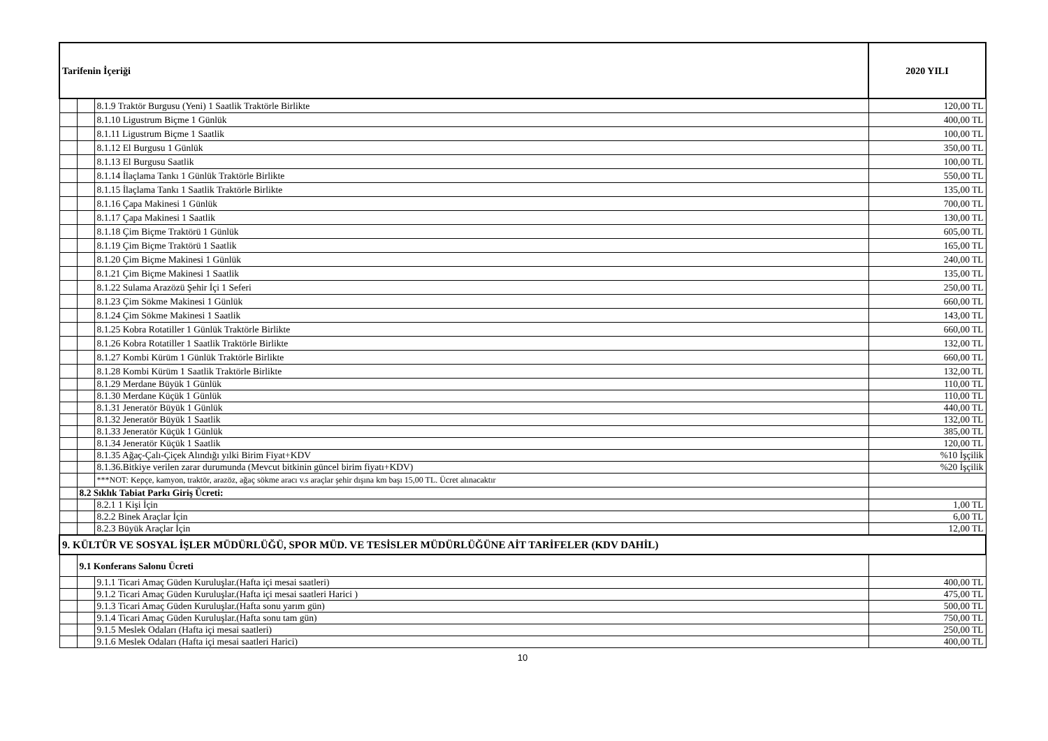| Tarifenin İçeriği | | | 2020 YILI |
| --- | --- | --- | --- |
| | | 8.1.9 Traktör Burgusu (Yeni) 1 Saatlik Traktörle Birlikte | 120,00 TL |
| | | 8.1.10 Ligustrum Biçme 1 Günlük | 400,00 TL |
| | | 8.1.11 Ligustrum Biçme 1 Saatlik | 100,00 TL |
| | | 8.1.12 El Burgusu 1 Günlük | 350,00 TL |
| | | 8.1.13 El Burgusu Saatlik | 100,00 TL |
| | | 8.1.14 İlaçlama Tankı 1 Günlük Traktörle Birlikte | 550,00 TL |
| | | 8.1.15 İlaçlama Tankı 1 Saatlik Traktörle Birlikte | 135,00 TL |
| | | 8.1.16 Çapa Makinesi 1 Günlük | 700,00 TL |
| | | 8.1.17 Çapa Makinesi 1 Saatlik | 130,00 TL |
| | | 8.1.18 Çim Biçme Traktörü 1 Günlük | 605,00 TL |
| | | 8.1.19 Çim Biçme Traktörü 1 Saatlik | 165,00 TL |
| | | 8.1.20 Çim Biçme Makinesi 1 Günlük | 240,00 TL |
| | | 8.1.21 Çim Biçme Makinesi 1 Saatlik | 135,00 TL |
| | | 8.1.22 Sulama Arazözü Şehir İçi 1 Seferi | 250,00 TL |
| | | 8.1.23 Çim Sökme Makinesi 1 Günlük | 660,00 TL |
| | | 8.1.24 Çim Sökme Makinesi 1 Saatlik | 143,00 TL |
| | | 8.1.25 Kobra Rotatiller 1 Günlük Traktörle Birlikte | 660,00 TL |
| | | 8.1.26 Kobra Rotatiller 1 Saatlik Traktörle Birlikte | 132,00 TL |
| | | 8.1.27 Kombi Kürüm 1 Günlük Traktörle Birlikte | 660,00 TL |
| | | 8.1.28 Kombi Kürüm 1 Saatlik Traktörle Birlikte | 132,00 TL |
| | | 8.1.29 Merdane Büyük 1 Günlük | 110,00 TL |
| | | 8.1.30 Merdane Küçük 1 Günlük | 110,00 TL |
| | | 8.1.31 Jeneratör Büyük 1 Günlük | 440,00 TL |
| | | 8.1.32 Jeneratör Büyük 1 Saatlik | 132,00 TL |
| | | 8.1.33 Jeneratör Küçük 1 Günlük | 385,00 TL |
| | | 8.1.34 Jeneratör Küçük 1 Saatlik | 120,00 TL |
| | | 8.1.35 Ağaç-Çalı-Çiçek Alındığı yılki Birim Fiyat+KDV | %10 İşçilik |
| | | 8.1.36.Bitkiye verilen zarar durumunda (Mevcut bitkinin güncel birim fiyatı+KDV) | %20 İşçilik |
| | | ***NOT: Kepçe, kamyon, traktör, arazöz, ağaç sökme aracı v.s araçlar şehir dışına km başı 15,00 TL. Ücret alınacaktır | |
| | 8.2 Sıklık Tabiat Parkı Giriş Ücreti: | | |
| | | 8.2.1 1 Kişi İçin | 1,00 TL |
| | | 8.2.2 Binek Araçlar İçin | 6,00 TL |
| | | 8.2.3 Büyük Araçlar İçin | 12,00 TL |
| 9. KÜLTÜR VE SOSYAL İŞLER MÜDÜRLÜĞÜ, SPOR MÜD. VE TESİSLER MÜDÜRLÜĞÜNE AİT TARİFELER (KDV DAHİL) | | | |
| | 9.1 Konferans Salonu Ücreti | | |
| | | 9.1.1 Ticari Amaç Güden Kuruluşlar.(Hafta içi mesai saatleri) | 400,00 TL |
| | | 9.1.2 Ticari Amaç Güden Kuruluşlar.(Hafta içi mesai saatleri Harici ) | 475,00 TL |
| | | 9.1.3 Ticari Amaç Güden Kuruluşlar.(Hafta sonu yarım gün) | 500,00 TL |
| | | 9.1.4 Ticari Amaç Güden Kuruluşlar.(Hafta sonu tam gün) | 750,00 TL |
| | | 9.1.5 Meslek Odaları (Hafta içi mesai saatleri) | 250,00 TL |
| | | 9.1.6 Meslek Odaları (Hafta içi mesai saatleri Harici) | 400,00 TL |
10